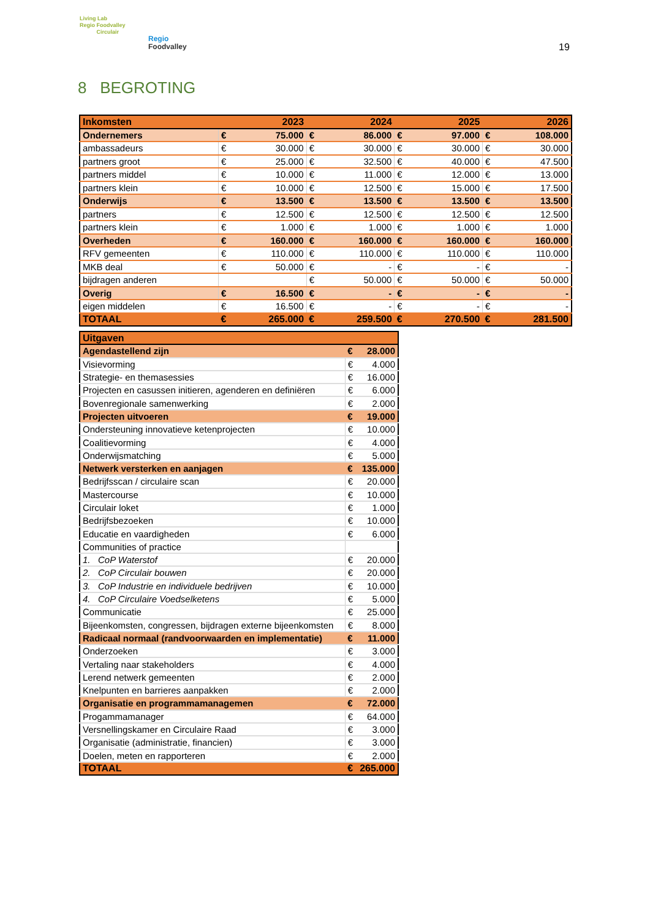Living Lab
Regio Foodvalley
Circulair
Regio
Foodvalley
19
8 BEGROTING
| Inkomsten | | 2023 | | 2024 | | 2025 | | 2026 |
| Ondernemers | € | 75.000 | € | 86.000 | € | 97.000 | € | 108.000 |
| ambassadeurs | € | 30.000 | € | 30.000 | € | 30.000 | € | 30.000 |
| partners groot | € | 25.000 | € | 32.500 | € | 40.000 | € | 47.500 |
| partners middel | € | 10.000 | € | 11.000 | € | 12.000 | € | 13.000 |
| partners klein | € | 10.000 | € | 12.500 | € | 15.000 | € | 17.500 |
| Onderwijs | € | 13.500 | € | 13.500 | € | 13.500 | € | 13.500 |
| partners | € | 12.500 | € | 12.500 | € | 12.500 | € | 12.500 |
| partners klein | € | 1.000 | € | 1.000 | € | 1.000 | € | 1.000 |
| Overheden | € | 160.000 | € | 160.000 | € | 160.000 | € | 160.000 |
| RFV gemeenten | € | 110.000 | € | 110.000 | € | 110.000 | € | 110.000 |
| MKB deal | € | 50.000 | € | - | € | - | € | - |
| bijdragen anderen | | | € | 50.000 | € | 50.000 | € | 50.000 |
| Overig | € | 16.500 | € | - | € | - | € | - |
| eigen middelen | € | 16.500 | € | - | € | - | € | - |
| TOTAAL | € | 265.000 | € | 259.500 | € | 270.500 | € | 281.500 |
| Uitgaven | | |
| Agendastellend zijn | € | 28.000 |
| Visievorming | € | 4.000 |
| Strategie- en themasessies | € | 16.000 |
| Projecten en casussen initieren, agenderen en definiëren | € | 6.000 |
| Bovenregionale samenwerking | € | 2.000 |
| Projecten uitvoeren | € | 19.000 |
| Ondersteuning innovatieve ketenprojecten | € | 10.000 |
| Coalitievorming | € | 4.000 |
| Onderwijsmatching | € | 5.000 |
| Netwerk versterken en aanjagen | € | 135.000 |
| Bedrijfsscan / circulaire scan | € | 20.000 |
| Mastercourse | € | 10.000 |
| Circulair loket | € | 1.000 |
| Bedrijfsbezoeken | € | 10.000 |
| Educatie en vaardigheden | € | 6.000 |
| Communities of practice | | |
| 1. CoP Waterstof | € | 20.000 |
| 2. CoP Circulair bouwen | € | 20.000 |
| 3. CoP Industrie en individuele bedrijven | € | 10.000 |
| 4. CoP Circulaire Voedselketens | € | 5.000 |
| Communicatie | € | 25.000 |
| Bijeenkomsten, congressen, bijdragen externe bijeenkomsten | € | 8.000 |
| Radicaal normaal (randvoorwaarden en implementatie) | € | 11.000 |
| Onderzoeken | € | 3.000 |
| Vertaling naar stakeholders | € | 4.000 |
| Lerend netwerk gemeenten | € | 2.000 |
| Knelpunten en barrieres aanpakken | € | 2.000 |
| Organisatie en programmamanagemen | € | 72.000 |
| Progammamanager | € | 64.000 |
| Versnellingskamer en Circulaire Raad | € | 3.000 |
| Organisatie (administratie, financien) | € | 3.000 |
| Doelen, meten en rapporteren | € | 2.000 |
| TOTAAL | € | 265.000 |